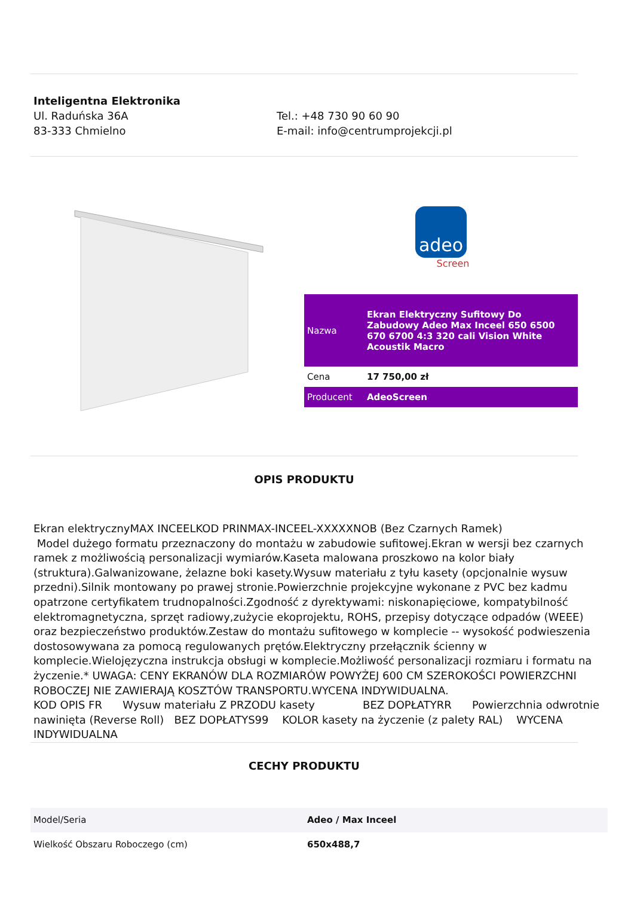Inteligentna Elektronika
Ul. Raduńska 36A
83-333 Chmielno
Tel.: +48 730 90 60 90
E-mail: info@centrumprojekcji.pl
adeo
Screen
| Nazwa | Ekran Elektryczny Sufitowy Do Zabudowy Adeo Max Inceel 650 6500 670 6700 4:3 320 cali Vision White Acoustik Macro |
| Cena | 17 750,00 zł |
| Producent | AdeoScreen |
OPIS PRODUKTU
Ekran elektrycznyMAX INCEELKOD PRINMAX-INCEEL-XXXXXNOB (Bez Czarnych Ramek)
Model dużego formatu przeznaczony do montażu w zabudowie sufitowej.Ekran w wersji bez czarnych ramek z możliwością personalizacji wymiarów.Kaseta malowana proszkowo na kolor biały (struktura).Galwanizowane, żelazne boki kasety.Wysuw materiału z tyłu kasety (opcjonalnie wysuw przedni).Silnik montowany po prawej stronie.Powierzchnie projekcyjne wykonane z PVC bez kadmu opatrzone certyfikatem trudnopalności.Zgodność z dyrektywami: niskonapięciowe, kompatybilność elektromagnetyczna, sprzęt radiowy,zużycie ekoprojektu, ROHS, przepisy dotyczące odpadów (WEEE) oraz bezpieczeństwo produktów.Zestaw do montażu sufitowego w komplecie -- wysokość podwieszenia dostosowywana za pomocą regulowanych prętów.Elektryczny przełącznik ścienny w komplecie.Wielojęzyczna instrukcja obsługi w komplecie.Możliwość personalizacji rozmiaru i formatu na życzenie.* UWAGA: CENY EKRANÓW DLA ROZMIARÓW POWYŻEJ 600 CM SZEROKOŚCI POWIERZCHNI ROBOCZEJ NIE ZAWIERAJĄ KOSZTÓW TRANSPORTU.WYCENA INDYWIDUALNA.
KOD OPIS FR Wysuw materiału Z PRZODU kasety BEZ DOPŁATYRR Powierzchnia odwrotnie nawinięta (Reverse Roll) BEZ DOPŁATYS99 KOLOR kasety na życzenie (z palety RAL) WYCENA INDYWIDUALNA
CECHY PRODUKTU
| Model/Seria | Adeo / Max Inceel |
| Wielkość Obszaru Roboczego (cm) | 650x488,7 |